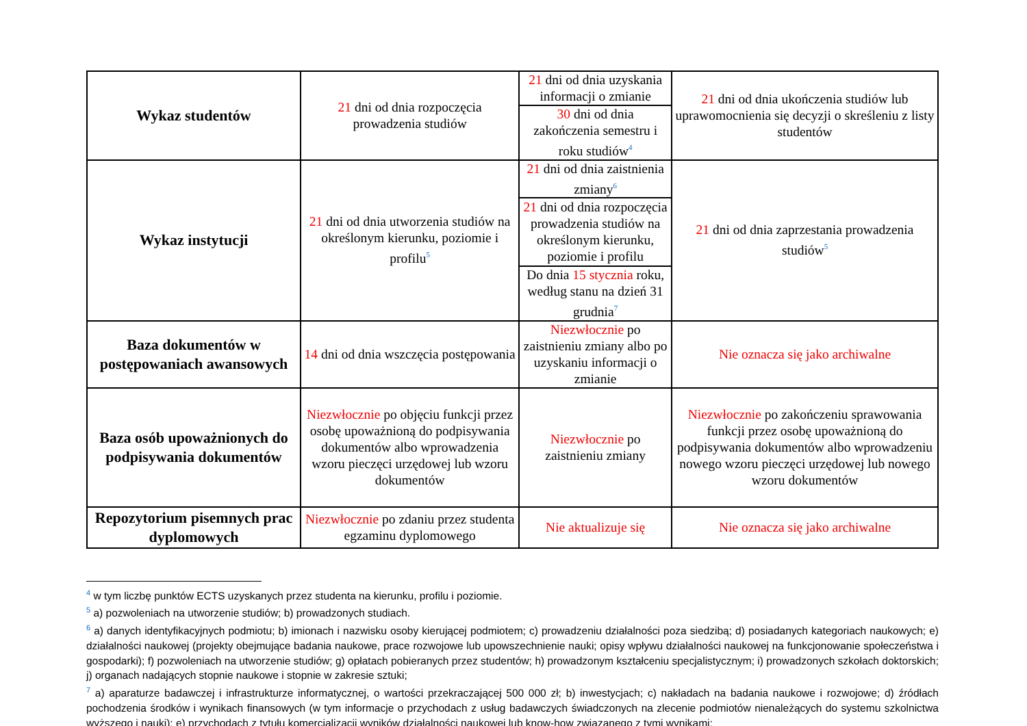| Wykaz studentów | 21 dni od dnia rozpoczęcia prowadzenia studiów | 21 dni od dnia uzyskania informacji o zmianie | 21 dni od dnia ukończenia studiów lub uprawomocnienia się decyzji o skreśleniu z listy studentów |
| | | 30 dni od dnia zakończenia semestru i roku studiów<sup>4</sup> | |
| Wykaz instytucji | 21 dni od dnia utworzenia studiów na określonym kierunku, poziomie i profilu<sup>5</sup> | 21 dni od dnia zaistnienia zmiany<sup>6</sup> | 21 dni od dnia zaprzestania prowadzenia studiów<sup>5</sup> |
| | | 21 dni od dnia rozpoczęcia prowadzenia studiów na określonym kierunku, poziomie i profilu | |
| | | Do dnia 15 stycznia roku, według stanu na dzień 31 grudnia<sup>7</sup> | |
| Baza dokumentów w postępowaniach awansowych | 14 dni od dnia wszczęcia postępowania | Niezwłocznie po zaistnieniu zmiany albo po uzyskaniu informacji o zmianie | Nie oznacza się jako archiwalne |
| Baza osób upoważnionych do podpisywania dokumentów | Niezwłocznie po objęciu funkcji przez osobę upoważnioną do podpisywania dokumentów albo wprowadzenia wzoru pieczęci urzędowej lub wzoru dokumentów | Niezwłocznie po zaistnieniu zmiany | Niezwłocznie po zakończeniu sprawowania funkcji przez osobę upoważnioną do podpisywania dokumentów albo wprowadzeniu nowego wzoru pieczęci urzędowej lub nowego wzoru dokumentów |
| Repozytorium pisemnych prac dyplomowych | Niezwłocznie po zdaniu przez studenta egzaminu dyplomowego | Nie aktualizuje się | Nie oznacza się jako archiwalne |
<sup>4</sup> w tym liczbę punktów ECTS uzyskanych przez studenta na kierunku, profilu i poziomie.
<sup>5</sup> a) pozwoleniach na utworzenie studiów; b) prowadzonych studiach.
<sup>6</sup> a) danych identyfikacyjnych podmiotu; b) imionach i nazwisku osoby kierującej podmiotem; c) prowadzeniu działalności poza siedzibą; d) posiadanych kategoriach naukowych; e) działalności naukowej (projekty obejmujące badania naukowe, prace rozwojowe lub upowszechnienie nauki; opisy wpływu działalności naukowej na funkcjonowanie społeczeństwa i gospodarki); f) pozwoleniach na utworzenie studiów; g) opłatach pobieranych przez studentów; h) prowadzonym kształceniu specjalistycznym; i) prowadzonych szkołach doktorskich; j) organach nadających stopnie naukowe i stopnie w zakresie sztuki;
<sup>7</sup> a) aparaturze badawczej i infrastrukturze informatycznej, o wartości przekraczającej 500 000 zł; b) inwestycjach; c) nakładach na badania naukowe i rozwojowe; d) źródłach pochodzenia środków i wynikach finansowych (w tym informacje o przychodach z usług badawczych świadczonych na zlecenie podmiotów nienależących do systemu szkolnictwa wyższego i nauki); e) przychodach z tytułu komercjalizacji wyników działalności naukowej lub know-how związanego z tymi wynikami;